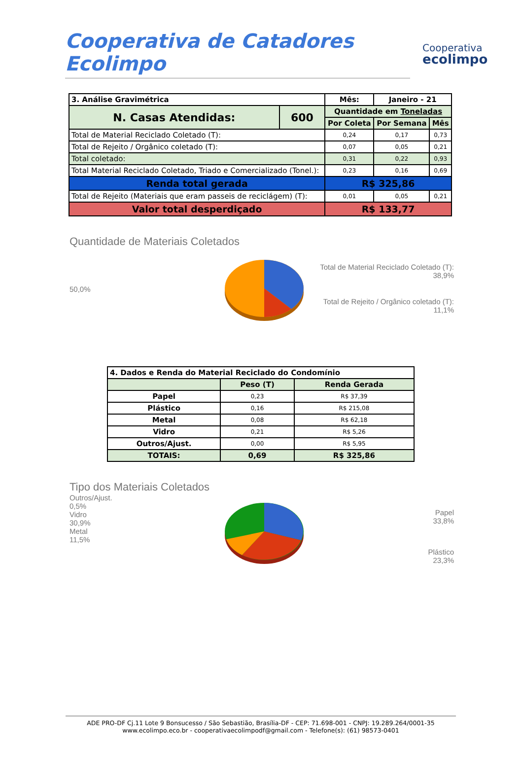Cooperativa de Catadores Ecolimpo
Cooperativa
ecolimpo
| 3. Análise Gravimétrica | | Mês: | Janeiro - 21 | |
| --- | --- | --- | --- | --- |
| N. Casas Atendidas: | 600 | Quantidade em Toneladas | | |
| | | Por Coleta | Por Semana | Mês |
| Total de Material Reciclado Coletado (T): | | 0,24 | 0,17 | 0,73 |
| Total de Rejeito / Orgânico coletado (T): | | 0,07 | 0,05 | 0,21 |
| Total coletado: | | 0,31 | 0,22 | 0,93 |
| Total Material Reciclado Coletado, Triado e Comercializado (Tonel.): | | 0,23 | 0,16 | 0,69 |
| Renda total gerada | | R$ 325,86 | | |
| Total de Rejeito (Materiais que eram passeis de reciclágem) (T): | | 0,01 | 0,05 | 0,21 |
| Valor total desperdiçado | | R$ 133,77 | | |
Quantidade de Materiais Coletados
50,0%
Total de Material Reciclado Coletado (T):
38,9%
Total de Rejeito / Orgânico coletado (T):
11,1%
| 4. Dados e Renda do Material Reciclado do Condomínio | | |
| --- | --- | --- |
| | Peso (T) | Renda Gerada |
| Papel | 0,23 | R$ 37,39 |
| Plástico | 0,16 | R$ 215,08 |
| Metal | 0,08 | R$ 62,18 |
| Vidro | 0,21 | R$ 5,26 |
| Outros/Ajust. | 0,00 | R$ 5,95 |
| TOTAIS: | 0,69 | R$ 325,86 |
Tipo dos Materiais Coletados
Outros/Ajust.
0,5%
Vidro
30,9%
Metal
11,5%
Papel
33,8%
Plástico
23,3%
ADE PRO-DF Cj.11 Lote 9 Bonsucesso / São Sebastião, Brasília-DF - CEP: 71.698-001 - CNPJ: 19.289.264/0001-35
www.ecolimpo.eco.br - cooperativaecolimpodf@gmail.com - Telefone(s): (61) 98573-0401